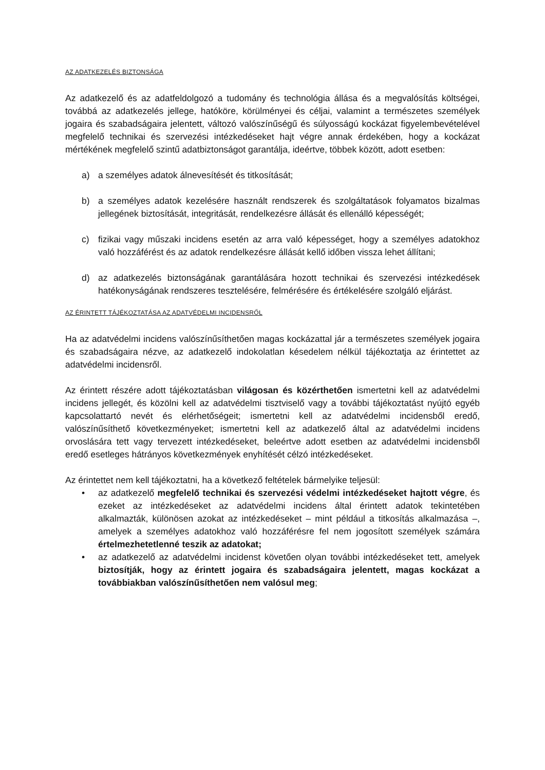AZ ADATKEZELÉS BIZTONSÁGA
Az adatkezelő és az adatfeldolgozó a tudomány és technológia állása és a megvalósítás költségei, továbbá az adatkezelés jellege, hatóköre, körülményei és céljai, valamint a természetes személyek jogaira és szabadságaira jelentett, változó valószínűségű és súlyosságú kockázat figyelembevételével megfelelő technikai és szervezési intézkedéseket hajt végre annak érdekében, hogy a kockázat mértékének megfelelő szintű adatbiztonságot garantálja, ideértve, többek között, adott esetben:
a) a személyes adatok álnevesítését és titkosítását;
b) a személyes adatok kezelésére használt rendszerek és szolgáltatások folyamatos bizalmas jellegének biztosítását, integritását, rendelkezésre állását és ellenálló képességét;
c) fizikai vagy műszaki incidens esetén az arra való képességet, hogy a személyes adatokhoz való hozzáférést és az adatok rendelkezésre állását kellő időben vissza lehet állítani;
d) az adatkezelés biztonságának garantálására hozott technikai és szervezési intézkedések hatékonyságának rendszeres tesztelésére, felmérésére és értékelésére szolgáló eljárást.
AZ ÉRINTETT TÁJÉKOZTATÁSA AZ ADATVÉDELMI INCIDENSRŐL
Ha az adatvédelmi incidens valószínűsíthetően magas kockázattal jár a természetes személyek jogaira és szabadságaira nézve, az adatkezelő indokolatlan késedelem nélkül tájékoztatja az érintettet az adatvédelmi incidensről.
Az érintett részére adott tájékoztatásban világosan és közérthetően ismertetni kell az adatvédelmi incidens jellegét, és közölni kell az adatvédelmi tisztviselő vagy a további tájékoztatást nyújtó egyéb kapcsolattartó nevét és elérhetőségeit; ismertetni kell az adatvédelmi incidensből eredő, valószínűsíthető következményeket; ismertetni kell az adatkezelő által az adatvédelmi incidens orvoslására tett vagy tervezett intézkedéseket, beleértve adott esetben az adatvédelmi incidensből eredő esetleges hátrányos következmények enyhítését célzó intézkedéseket.
Az érintettet nem kell tájékoztatni, ha a következő feltételek bármelyike teljesül:
• az adatkezelő megfelelő technikai és szervezési védelmi intézkedéseket hajtott végre, és ezeket az intézkedéseket az adatvédelmi incidens által érintett adatok tekintetében alkalmazták, különösen azokat az intézkedéseket – mint például a titkosítás alkalmazása –, amelyek a személyes adatokhoz való hozzáférésre fel nem jogosított személyek számára értelmezhetetlenné teszik az adatokat;
• az adatkezelő az adatvédelmi incidenst követően olyan további intézkedéseket tett, amelyek biztosítják, hogy az érintett jogaira és szabadságaira jelentett, magas kockázat a továbbiakban valószínűsíthetően nem valósul meg;